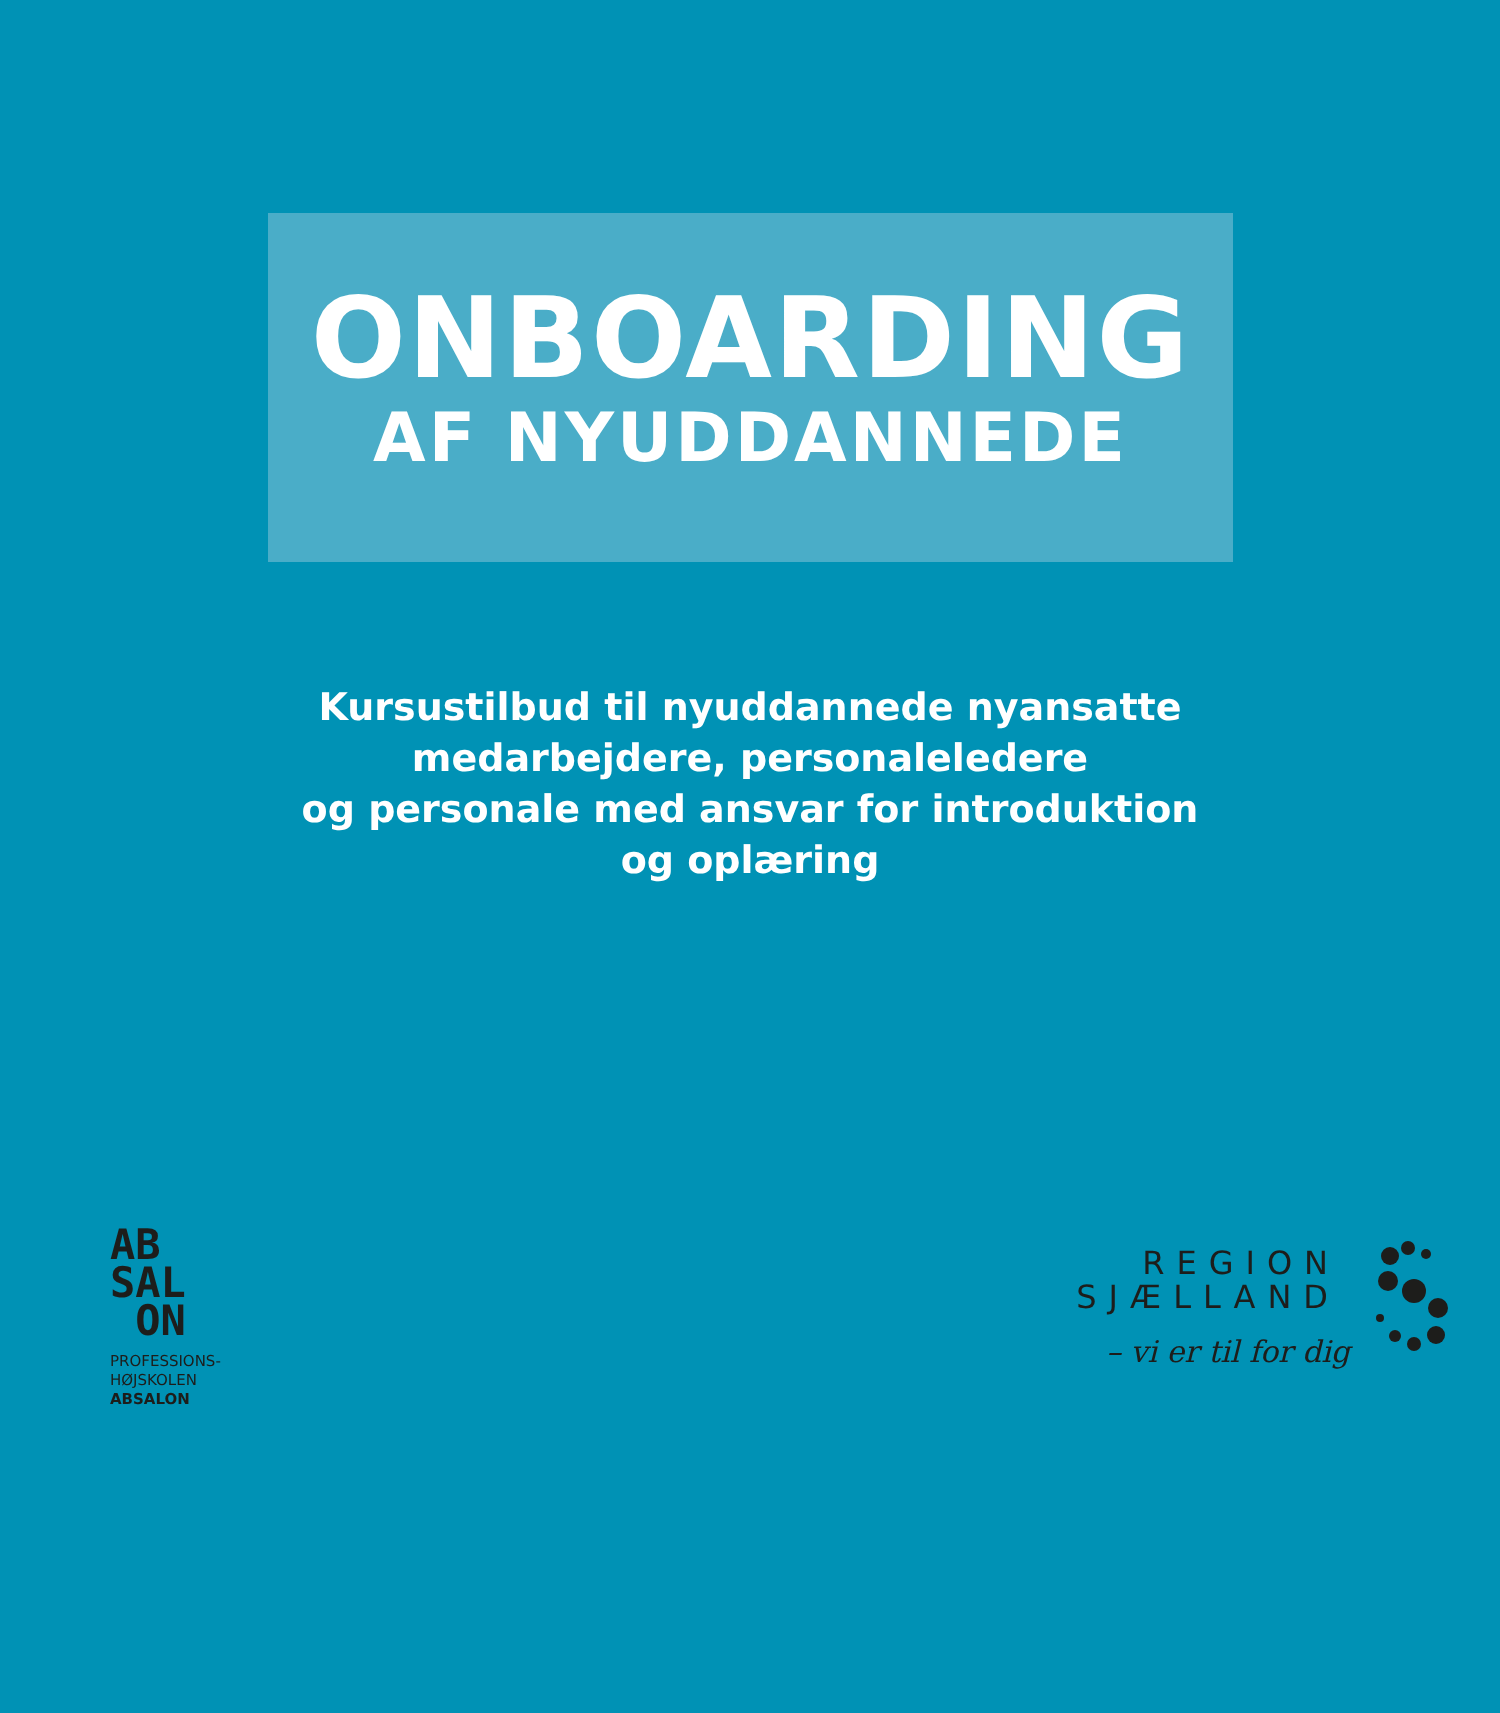ONBOARDING
AF NYUDDANNEDE
Kursustilbud til nyuddannede nyansatte
medarbejdere, personaleledere
og personale med ansvar for introduktion
og oplæring
AB
SAL
ON
PROFESSIONS-
HØJSKOLEN
ABSALON
REGION
SJÆLLAND
– vi er til for dig